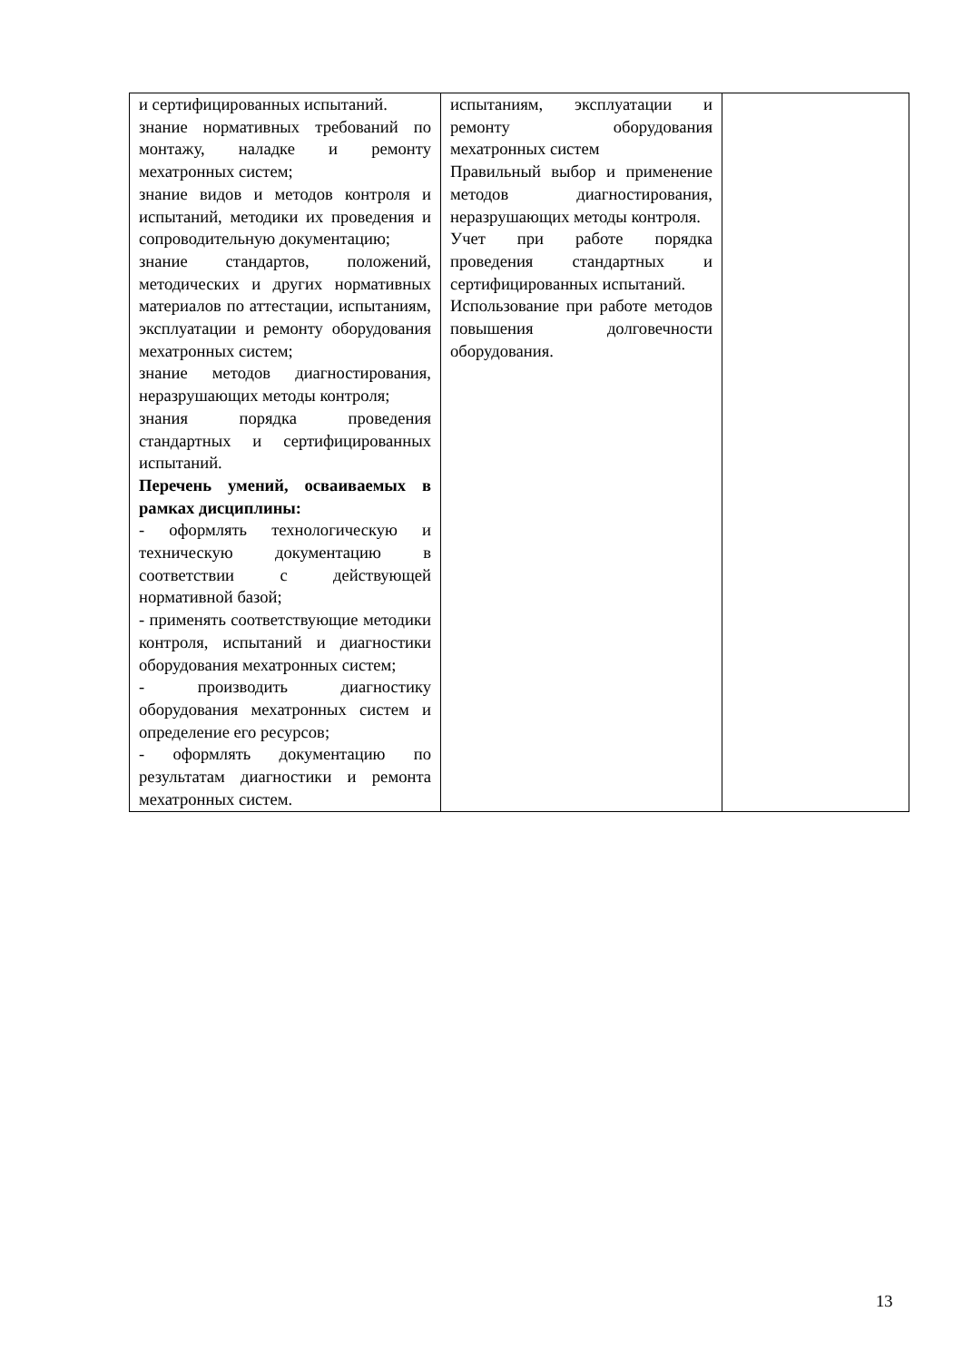| и сертифицированных испытаний. знание нормативных требований по монтажу, наладке и ремонту мехатронных систем; знание видов и методов контроля и испытаний, методики их проведения и сопроводительную документацию; знание стандартов, положений, методических и других нормативных материалов по аттестации, испытаниям, эксплуатации и ремонту оборудования мехатронных систем; знание методов диагностирования, неразрушающих методы контроля; знания порядка проведения стандартных и сертифицированных испытаний. Перечень умений, осваиваемых в рамках дисциплины: - оформлять технологическую и техническую документацию в соответствии с действующей нормативной базой; - применять соответствующие методики контроля, испытаний и диагностики оборудования мехатронных систем; - производить диагностику оборудования мехатронных систем и определение его ресурсов; - оформлять документацию по результатам диагностики и ремонта мехатронных систем. | испытаниям, эксплуатации и ремонту оборудования мехатронных систем Правильный выбор и применение методов диагностирования, неразрушающих методы контроля. Учет при работе порядка проведения стандартных и сертифицированных испытаний. Использование при работе методов повышения долговечности оборудования. | |
13